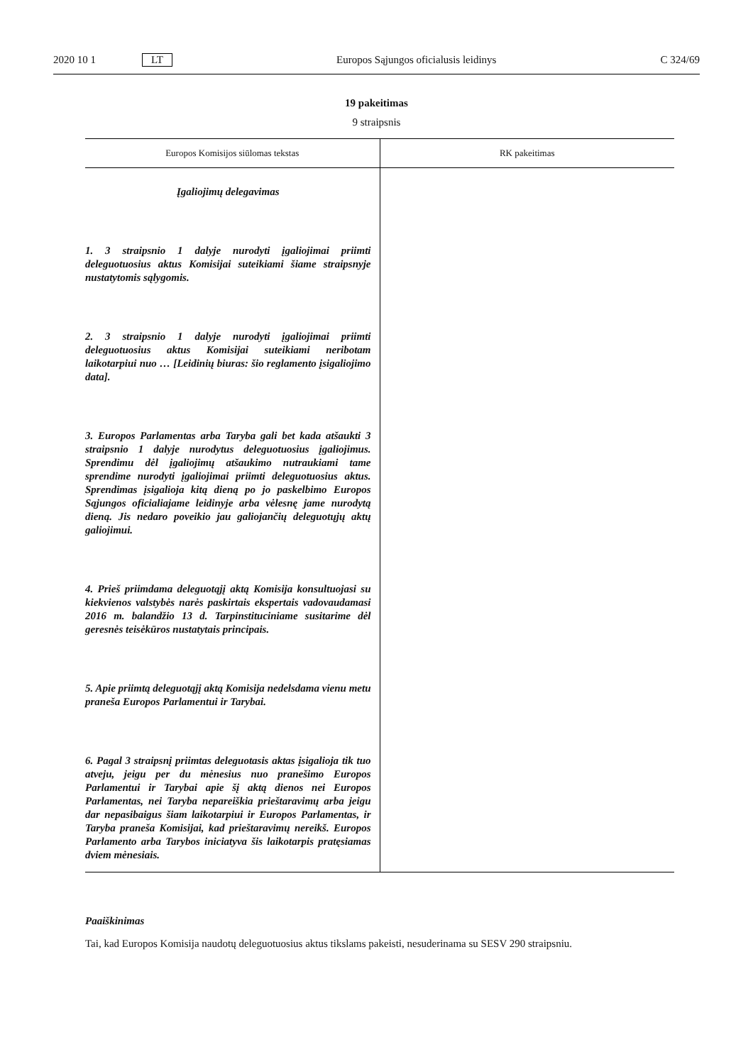2020 10 1 LT Europos Sąjungos oficialusis leidinys C 324/69
19 pakeitimas
9 straipsnis
| Europos Komisijos siūlomas tekstas | RK pakeitimas |
| --- | --- |
| Įgaliojimų delegavimas 1. 3 straipsnio 1 dalyje nurodyti įgaliojimai priimti deleguotuosius aktus Komisijai suteikiami šiame straipsnyje nustatytomis sąlygomis. 2. 3 straipsnio 1 dalyje nurodyti įgaliojimai priimti deleguotuosius aktus Komisijai suteikiami neribotam laikotarpiui nuo … [Leidinių biuras: šio reglamento įsigaliojimo data]. 3. Europos Parlamentas arba Taryba gali bet kada atšaukti 3 straipsnio 1 dalyje nurodytus deleguotuosius įgaliojimus. Sprendimu dėl įgaliojimų atšaukimo nutraukiami tame sprendime nurodyti įgaliojimai priimti deleguotuosius aktus. Sprendimas įsigalioja kitą dieną po jo paskelbimo Europos Sąjungos oficialiajame leidinyje arba vėlesnę jame nurodytą dieną. Jis nedaro poveikio jau galiojančių deleguotųjų aktų galiojimui. 4. Prieš priimdama deleguotąjį aktą Komisija konsultuojasi su kiekvienos valstybės narės paskirtais ekspertais vadovaudamasi 2016 m. balandžio 13 d. Tarpinstituciniame susitarime dėl geresnės teisėkūros nustatytais principais. 5. Apie priimtą deleguotąjį aktą Komisija nedelsdama vienu metu praneša Europos Parlamentui ir Tarybai. 6. Pagal 3 straipsnį priimtas deleguotasis aktas įsigalioja tik tuo atveju, jeigu per du mėnesius nuo pranešimo Europos Parlamentui ir Tarybai apie šį aktą dienos nei Europos Parlamentas, nei Taryba nepareiškia prieštaravimų arba jeigu dar nepasibaigus šiam laikotarpiui ir Europos Parlamentas, ir Taryba praneša Komisijai, kad prieštaravimų nereikš. Europos Parlamento arba Tarybos iniciatyva šis laikotarpis pratęsiamas dviem mėnesiais. | |
Paaiškinimas
Tai, kad Europos Komisija naudotų deleguotuosius aktus tikslams pakeisti, nesuderinama su SESV 290 straipsniu.